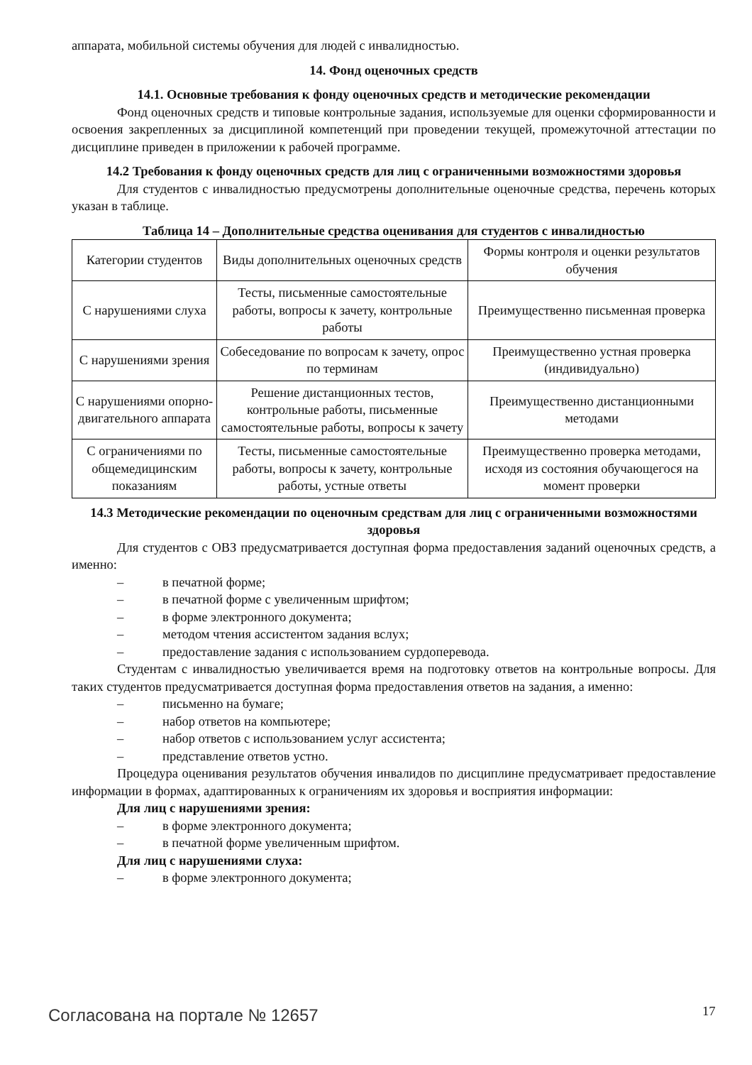аппарата, мобильной системы обучения для людей с инвалидностью.
14. Фонд оценочных средств
14.1. Основные требования к фонду оценочных средств и методические рекомендации
Фонд оценочных средств и типовые контрольные задания, используемые для оценки сформированности и освоения закрепленных за дисциплиной компетенций при проведении текущей, промежуточной аттестации по дисциплине приведен в приложении к рабочей программе.
14.2 Требования к фонду оценочных средств для лиц с ограниченными возможностями здоровья
Для студентов с инвалидностью предусмотрены дополнительные оценочные средства, перечень которых указан в таблице.
Таблица 14 – Дополнительные средства оценивания для студентов с инвалидностью
| Категории студентов | Виды дополнительных оценочных средств | Формы контроля и оценки результатов обучения |
| С нарушениями слуха | Тесты, письменные самостоятельные работы, вопросы к зачету, контрольные работы | Преимущественно письменная проверка |
| С нарушениями зрения | Собеседование по вопросам к зачету, опрос по терминам | Преимущественно устная проверка (индивидуально) |
| С нарушениями опорно-двигательного аппарата | Решение дистанционных тестов, контрольные работы, письменные самостоятельные работы, вопросы к зачету | Преимущественно дистанционными методами |
| С ограничениями по общемедицинским показаниям | Тесты, письменные самостоятельные работы, вопросы к зачету, контрольные работы, устные ответы | Преимущественно проверка методами, исходя из состояния обучающегося на момент проверки |
14.3 Методические рекомендации по оценочным средствам для лиц с ограниченными возможностями здоровья
Для студентов с ОВЗ предусматривается доступная форма предоставления заданий оценочных средств, а именно:
– в печатной форме;
– в печатной форме с увеличенным шрифтом;
– в форме электронного документа;
– методом чтения ассистентом задания вслух;
– предоставление задания с использованием сурдоперевода.
Студентам с инвалидностью увеличивается время на подготовку ответов на контрольные вопросы. Для таких студентов предусматривается доступная форма предоставления ответов на задания, а именно:
– письменно на бумаге;
– набор ответов на компьютере;
– набор ответов с использованием услуг ассистента;
– представление ответов устно.
Процедура оценивания результатов обучения инвалидов по дисциплине предусматривает предоставление информации в формах, адаптированных к ограничениям их здоровья и восприятия информации:
Для лиц с нарушениями зрения:
– в форме электронного документа;
– в печатной форме увеличенным шрифтом.
Для лиц с нарушениями слуха:
– в форме электронного документа;
Согласована на портале № 12657 17